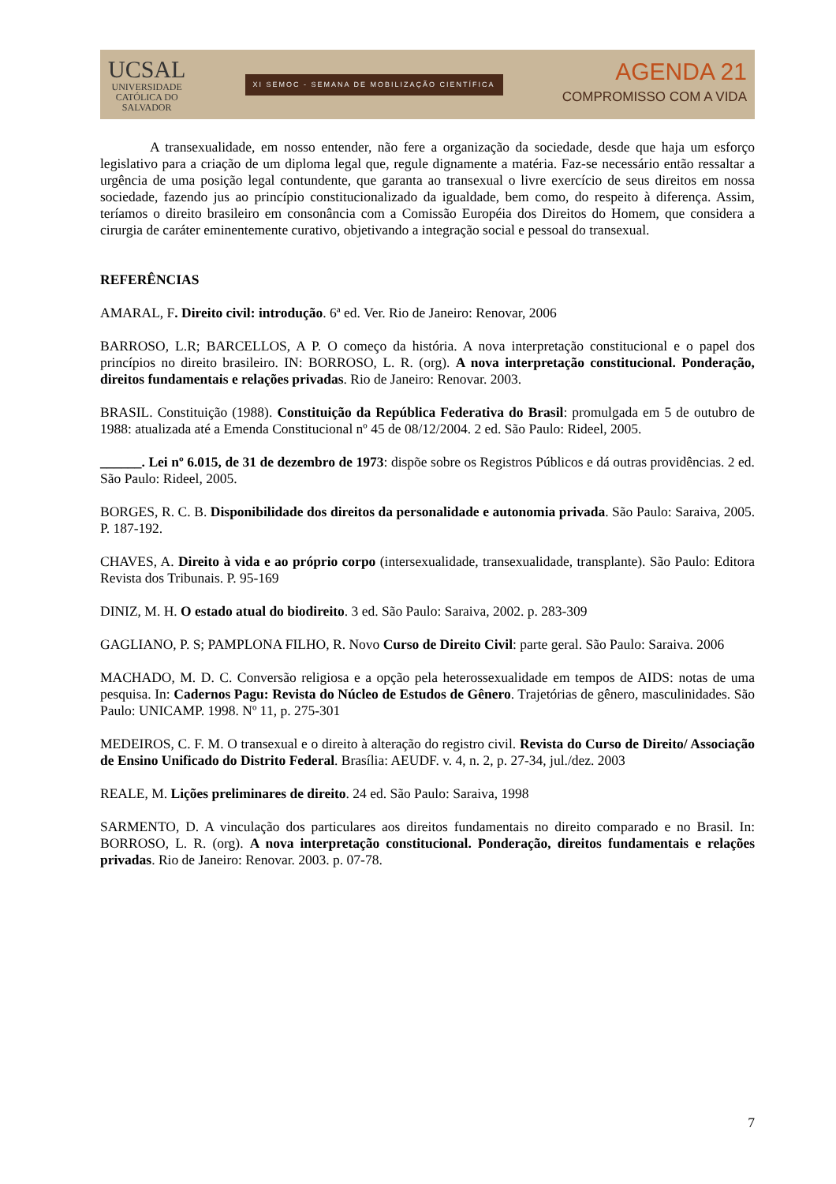UCSAL
UNIVERSIDADE
CATÓLICA DO
SALVADOR
XI SEMOC - SEMANA DE MOBILIZAÇÃO CIENTÍFICA
AGENDA 21
COMPROMISSO COM A VIDA
A transexualidade, em nosso entender, não fere a organização da sociedade, desde que haja um esforço legislativo para a criação de um diploma legal que, regule dignamente a matéria. Faz-se necessário então ressaltar a urgência de uma posição legal contundente, que garanta ao transexual o livre exercício de seus direitos em nossa sociedade, fazendo jus ao princípio constitucionalizado da igualdade, bem como, do respeito à diferença. Assim, teríamos o direito brasileiro em consonância com a Comissão Européia dos Direitos do Homem, que considera a cirurgia de caráter eminentemente curativo, objetivando a integração social e pessoal do transexual.
REFERÊNCIAS
AMARAL, F. Direito civil: introdução. 6ª ed. Ver. Rio de Janeiro: Renovar, 2006
BARROSO, L.R; BARCELLOS, A P. O começo da história. A nova interpretação constitucional e o papel dos princípios no direito brasileiro. IN: BORROSO, L. R. (org). A nova interpretação constitucional. Ponderação, direitos fundamentais e relações privadas. Rio de Janeiro: Renovar. 2003.
BRASIL. Constituição (1988). Constituição da República Federativa do Brasil: promulgada em 5 de outubro de 1988: atualizada até a Emenda Constitucional nº 45 de 08/12/2004. 2 ed. São Paulo: Rideel, 2005.
______. Lei nº 6.015, de 31 de dezembro de 1973: dispõe sobre os Registros Públicos e dá outras providências. 2 ed. São Paulo: Rideel, 2005.
BORGES, R. C. B. Disponibilidade dos direitos da personalidade e autonomia privada. São Paulo: Saraiva, 2005. P. 187-192.
CHAVES, A. Direito à vida e ao próprio corpo (intersexualidade, transexualidade, transplante). São Paulo: Editora Revista dos Tribunais. P. 95-169
DINIZ, M. H. O estado atual do biodireito. 3 ed. São Paulo: Saraiva, 2002. p. 283-309
GAGLIANO, P. S; PAMPLONA FILHO, R. Novo Curso de Direito Civil: parte geral. São Paulo: Saraiva. 2006
MACHADO, M. D. C. Conversão religiosa e a opção pela heterossexualidade em tempos de AIDS: notas de uma pesquisa. In: Cadernos Pagu: Revista do Núcleo de Estudos de Gênero. Trajetórias de gênero, masculinidades. São Paulo: UNICAMP. 1998. Nº 11, p. 275-301
MEDEIROS, C. F. M. O transexual e o direito à alteração do registro civil. Revista do Curso de Direito/ Associação de Ensino Unificado do Distrito Federal. Brasília: AEUDF. v. 4, n. 2, p. 27-34, jul./dez. 2003
REALE, M. Lições preliminares de direito. 24 ed. São Paulo: Saraiva, 1998
SARMENTO, D. A vinculação dos particulares aos direitos fundamentais no direito comparado e no Brasil. In: BORROSO, L. R. (org). A nova interpretação constitucional. Ponderação, direitos fundamentais e relações privadas. Rio de Janeiro: Renovar. 2003. p. 07-78.
7